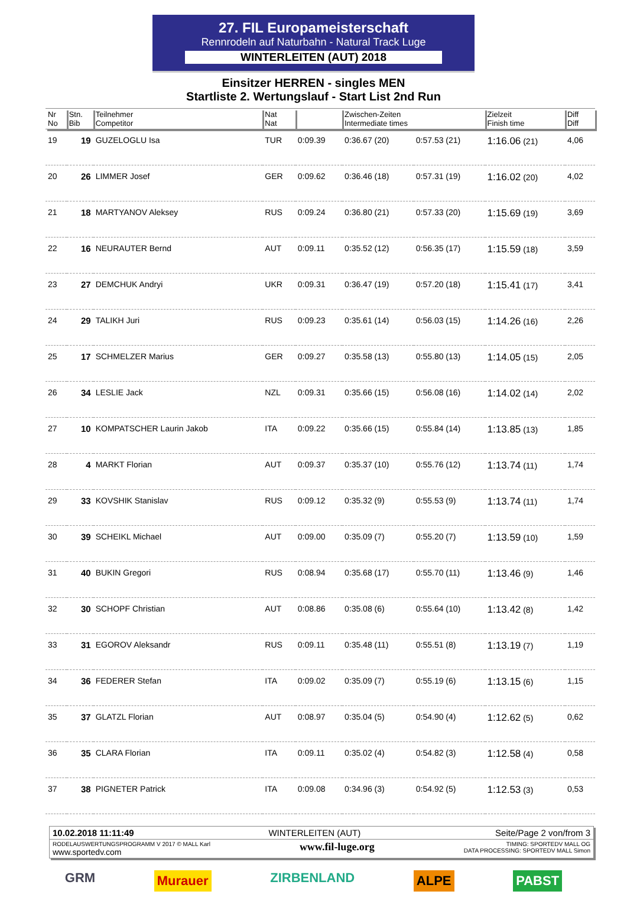27. FIL Europameisterschaft
Rennrodeln auf Naturbahn - Natural Track Luge
WINTERLEITEN (AUT) 2018
Einsitzer HERREN - singles MEN
Startliste 2. Wertungslauf - Start List 2nd Run
| Nr No | Stn. Bib | Teilnehmer Competitor | Nat Nat | | Zwischen-Zeiten Intermediate times | | Zielzeit Finish time | Diff Diff |
| --- | --- | --- | --- | --- | --- | --- | --- | --- |
| 19 | 19 | GUZELOGLU Isa | TUR | 0:09.39 | 0:36.67 (20) | 0:57.53 (21) | 1:16.06 (21) | 4,06 |
| 20 | 26 | LIMMER Josef | GER | 0:09.62 | 0:36.46 (18) | 0:57.31 (19) | 1:16.02 (20) | 4,02 |
| 21 | 18 | MARTYANOV Aleksey | RUS | 0:09.24 | 0:36.80 (21) | 0:57.33 (20) | 1:15.69 (19) | 3,69 |
| 22 | 16 | NEURAUTER Bernd | AUT | 0:09.11 | 0:35.52 (12) | 0:56.35 (17) | 1:15.59 (18) | 3,59 |
| 23 | 27 | DEMCHUK Andryi | UKR | 0:09.31 | 0:36.47 (19) | 0:57.20 (18) | 1:15.41 (17) | 3,41 |
| 24 | 29 | TALIKH Juri | RUS | 0:09.23 | 0:35.61 (14) | 0:56.03 (15) | 1:14.26 (16) | 2,26 |
| 25 | 17 | SCHMELZER Marius | GER | 0:09.27 | 0:35.58 (13) | 0:55.80 (13) | 1:14.05 (15) | 2,05 |
| 26 | 34 | LESLIE Jack | NZL | 0:09.31 | 0:35.66 (15) | 0:56.08 (16) | 1:14.02 (14) | 2,02 |
| 27 | 10 | KOMPATSCHER Laurin Jakob | ITA | 0:09.22 | 0:35.66 (15) | 0:55.84 (14) | 1:13.85 (13) | 1,85 |
| 28 | 4 | MARKT Florian | AUT | 0:09.37 | 0:35.37 (10) | 0:55.76 (12) | 1:13.74 (11) | 1,74 |
| 29 | 33 | KOVSHIK Stanislav | RUS | 0:09.12 | 0:35.32 (9) | 0:55.53 (9) | 1:13.74 (11) | 1,74 |
| 30 | 39 | SCHEIKL Michael | AUT | 0:09.00 | 0:35.09 (7) | 0:55.20 (7) | 1:13.59 (10) | 1,59 |
| 31 | 40 | BUKIN Gregori | RUS | 0:08.94 | 0:35.68 (17) | 0:55.70 (11) | 1:13.46 (9) | 1,46 |
| 32 | 30 | SCHOPF Christian | AUT | 0:08.86 | 0:35.08 (6) | 0:55.64 (10) | 1:13.42 (8) | 1,42 |
| 33 | 31 | EGOROV Aleksandr | RUS | 0:09.11 | 0:35.48 (11) | 0:55.51 (8) | 1:13.19 (7) | 1,19 |
| 34 | 36 | FEDERER Stefan | ITA | 0:09.02 | 0:35.09 (7) | 0:55.19 (6) | 1:13.15 (6) | 1,15 |
| 35 | 37 | GLATZL Florian | AUT | 0:08.97 | 0:35.04 (5) | 0:54.90 (4) | 1:12.62 (5) | 0,62 |
| 36 | 35 | CLARA Florian | ITA | 0:09.11 | 0:35.02 (4) | 0:54.82 (3) | 1:12.58 (4) | 0,58 |
| 37 | 38 | PIGNETER Patrick | ITA | 0:09.08 | 0:34.96 (3) | 0:54.92 (5) | 1:12.53 (3) | 0,53 |
10.02.2018 11:11:49 WINTERLEITEN (AUT) Seite/Page 2 von/from 3
RODELAUSWERTUNGSPROGRAMM V 2017 © MALL Karl
www.sportedv.com www.fil-luge.org TIMING: SPORTEDV MALL OG
DATA PROCESSING: SPORTEDV MALL Simon
GRM Murauer ZIRBENLAND ALPE PABST